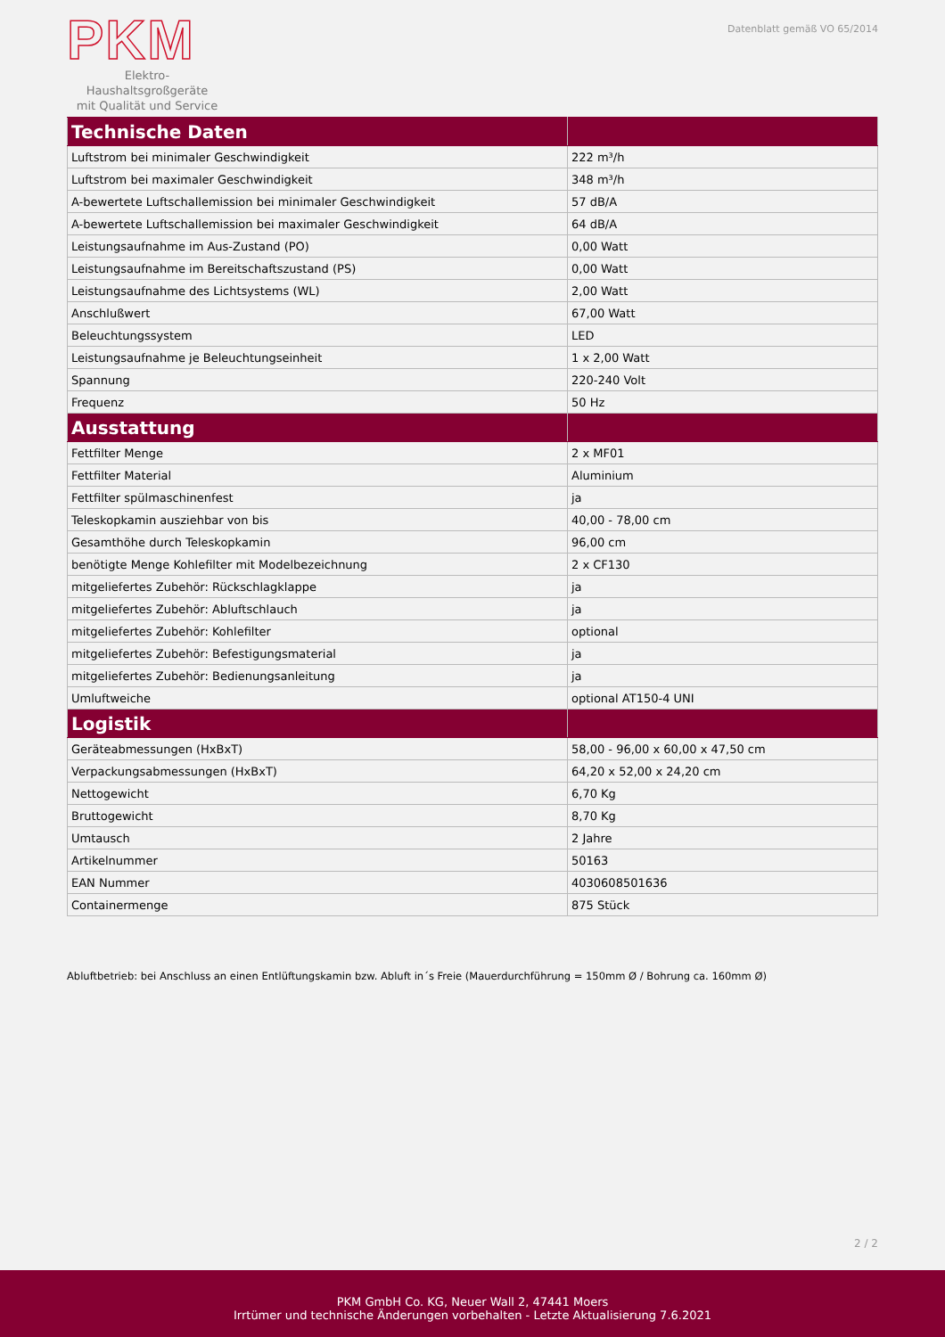PKM
Elektro-Haushaltsgroßgeräte
mit Qualität und Service
Datenblatt gemäß VO 65/2014
| Technische Daten | |
| --- | --- |
| Luftstrom bei minimaler Geschwindigkeit | 222 m³/h |
| Luftstrom bei maximaler Geschwindigkeit | 348 m³/h |
| A-bewertete Luftschallemission bei minimaler Geschwindigkeit | 57 dB/A |
| A-bewertete Luftschallemission bei maximaler Geschwindigkeit | 64 dB/A |
| Leistungsaufnahme im Aus-Zustand (PO) | 0,00 Watt |
| Leistungsaufnahme im Bereitschaftszustand (PS) | 0,00 Watt |
| Leistungsaufnahme des Lichtsystems (WL) | 2,00 Watt |
| Anschlußwert | 67,00 Watt |
| Beleuchtungssystem | LED |
| Leistungsaufnahme je Beleuchtungseinheit | 1 x 2,00 Watt |
| Spannung | 220-240 Volt |
| Frequenz | 50 Hz |
| Ausstattung | |
| Fettfilter Menge | 2 x MF01 |
| Fettfilter Material | Aluminium |
| Fettfilter spülmaschinenfest | ja |
| Teleskopkamin ausziehbar von bis | 40,00 - 78,00 cm |
| Gesamthöhe durch Teleskopkamin | 96,00 cm |
| benötigte Menge Kohlefilter mit Modelbezeichnung | 2 x CF130 |
| mitgeliefertes Zubehör: Rückschlagklappe | ja |
| mitgeliefertes Zubehör: Abluftschlauch | ja |
| mitgeliefertes Zubehör: Kohlefilter | optional |
| mitgeliefertes Zubehör: Befestigungsmaterial | ja |
| mitgeliefertes Zubehör: Bedienungsanleitung | ja |
| Umluftweiche | optional AT150-4 UNI |
| Logistik | |
| Geräteabmessungen (HxBxT) | 58,00 - 96,00 x 60,00 x 47,50 cm |
| Verpackungsabmessungen (HxBxT) | 64,20 x 52,00 x 24,20 cm |
| Nettogewicht | 6,70 Kg |
| Bruttogewicht | 8,70 Kg |
| Umtausch | 2 Jahre |
| Artikelnummer | 50163 |
| EAN Nummer | 4030608501636 |
| Containermenge | 875 Stück |
Abluftbetrieb: bei Anschluss an einen Entlüftungskamin bzw. Abluft in´s Freie (Mauerdurchführung = 150mm Ø / Bohrung ca. 160mm Ø)
2 / 2
PKM GmbH Co. KG, Neuer Wall 2, 47441 Moers
Irrtümer und technische Änderungen vorbehalten - Letzte Aktualisierung 7.6.2021